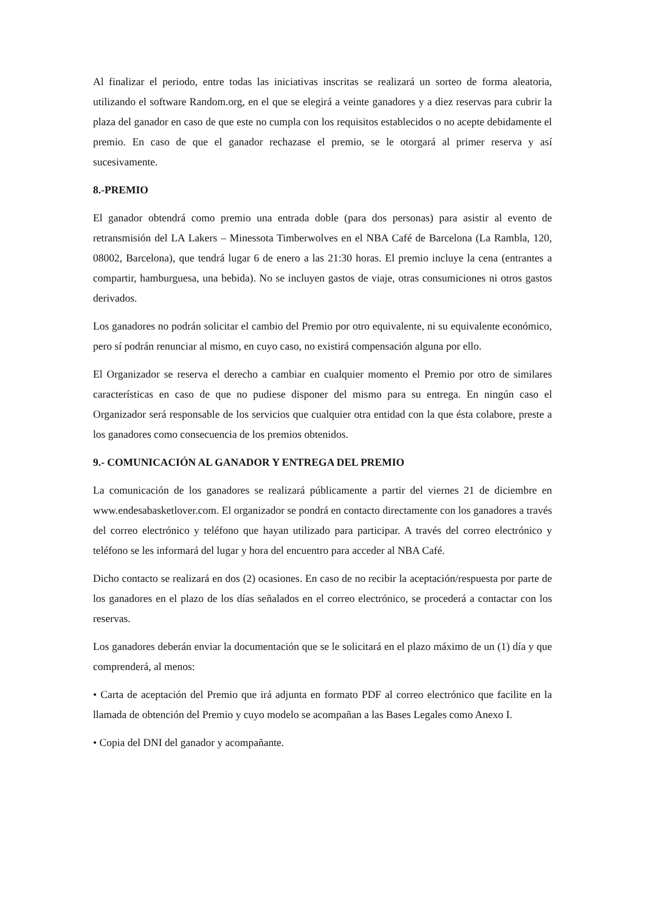Al finalizar el periodo, entre todas las iniciativas inscritas se realizará un sorteo de forma aleatoria, utilizando el software Random.org, en el que se elegirá a veinte ganadores y a diez reservas para cubrir la plaza del ganador en caso de que este no cumpla con los requisitos establecidos o no acepte debidamente el premio. En caso de que el ganador rechazase el premio, se le otorgará al primer reserva y así sucesivamente.
8.-PREMIO
El ganador obtendrá como premio una entrada doble (para dos personas) para asistir al evento de retransmisión del LA Lakers – Minessota Timberwolves en el NBA Café de Barcelona (La Rambla, 120, 08002, Barcelona), que tendrá lugar 6 de enero a las 21:30 horas. El premio incluye la cena (entrantes a compartir, hamburguesa, una bebida). No se incluyen gastos de viaje, otras consumiciones ni otros gastos derivados.
Los ganadores no podrán solicitar el cambio del Premio por otro equivalente, ni su equivalente económico, pero sí podrán renunciar al mismo, en cuyo caso, no existirá compensación alguna por ello.
El Organizador se reserva el derecho a cambiar en cualquier momento el Premio por otro de similares características en caso de que no pudiese disponer del mismo para su entrega. En ningún caso el Organizador será responsable de los servicios que cualquier otra entidad con la que ésta colabore, preste a los ganadores como consecuencia de los premios obtenidos.
9.- COMUNICACIÓN AL GANADOR Y ENTREGA DEL PREMIO
La comunicación de los ganadores se realizará públicamente a partir del viernes 21 de diciembre en www.endesabasketlover.com. El organizador se pondrá en contacto directamente con los ganadores a través del correo electrónico y teléfono que hayan utilizado para participar. A través del correo electrónico y teléfono se les informará del lugar y hora del encuentro para acceder al NBA Café.
Dicho contacto se realizará en dos (2) ocasiones. En caso de no recibir la aceptación/respuesta por parte de los ganadores en el plazo de los días señalados en el correo electrónico, se procederá a contactar con los reservas.
Los ganadores deberán enviar la documentación que se le solicitará en el plazo máximo de un (1) día y que comprenderá, al menos:
• Carta de aceptación del Premio que irá adjunta en formato PDF al correo electrónico que facilite en la llamada de obtención del Premio y cuyo modelo se acompañan a las Bases Legales como Anexo I.
• Copia del DNI del ganador y acompañante.